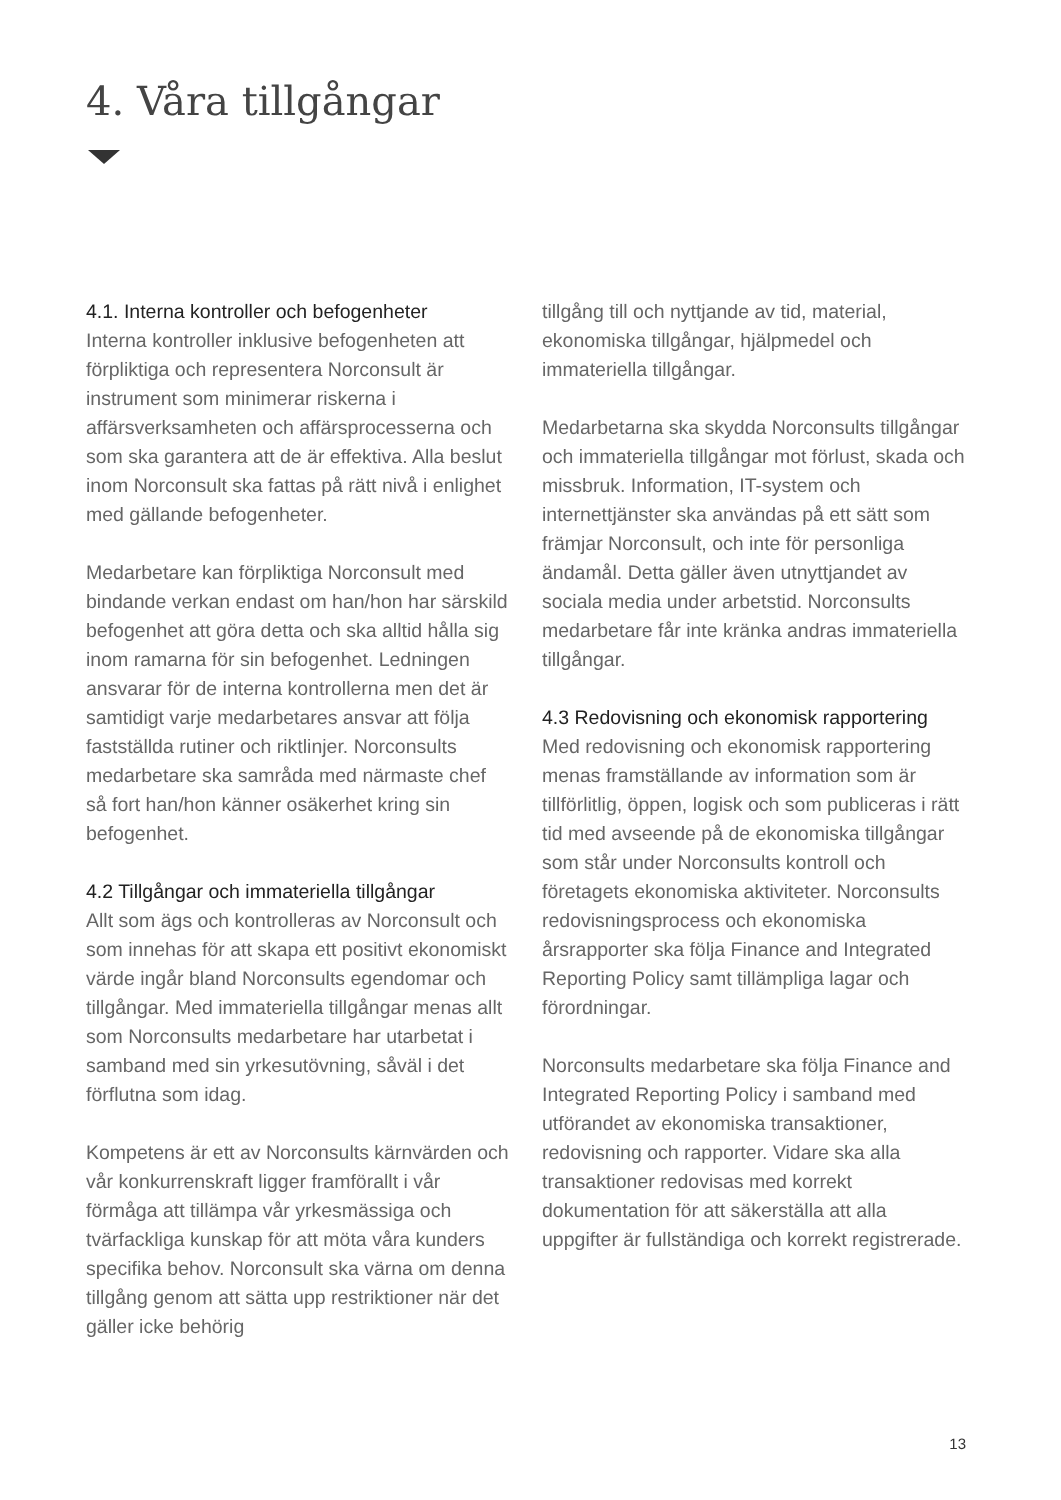4. Våra tillgångar
4.1. Interna kontroller och befogenheter
Interna kontroller inklusive befogenheten att förpliktiga och representera Norconsult är instrument som minimerar riskerna i affärsverksamheten och affärsprocesserna och som ska garantera att de är effektiva. Alla beslut inom Norconsult ska fattas på rätt nivå i enlighet med gällande befogenheter.
Medarbetare kan förpliktiga Norconsult med bindande verkan endast om han/hon har särskild befogenhet att göra detta och ska alltid hålla sig inom ramarna för sin befogenhet. Ledningen ansvarar för de interna kontrollerna men det är samtidigt varje medarbetares ansvar att följa fastställda rutiner och riktlinjer. Norconsults medarbetare ska samråda med närmaste chef så fort han/hon känner osäkerhet kring sin befogenhet.
4.2 Tillgångar och immateriella tillgångar
Allt som ägs och kontrolleras av Norconsult och som innehas för att skapa ett positivt ekonomiskt värde ingår bland Norconsults egendomar och tillgångar. Med immateriella tillgångar menas allt som Norconsults medarbetare har utarbetat i samband med sin yrkesutövning, såväl i det förflutna som idag.
Kompetens är ett av Norconsults kärnvärden och vår konkurrenskraft ligger framförallt i vår förmåga att tillämpa vår yrkesmässiga och tvärfackliga kunskap för att möta våra kunders specifika behov. Norconsult ska värna om denna tillgång genom att sätta upp restriktioner när det gäller icke behörig
tillgång till och nyttjande av tid, material, ekonomiska tillgångar, hjälpmedel och immateriella tillgångar.
Medarbetarna ska skydda Norconsults tillgångar och immateriella tillgångar mot förlust, skada och missbruk. Information, IT-system och internettjänster ska användas på ett sätt som främjar Norconsult, och inte för personliga ändamål. Detta gäller även utnyttjandet av sociala media under arbetstid. Norconsults medarbetare får inte kränka andras immateriella tillgångar.
4.3 Redovisning och ekonomisk rapportering
Med redovisning och ekonomisk rapportering menas framställande av information som är tillförlitlig, öppen, logisk och som publiceras i rätt tid med avseende på de ekonomiska tillgångar som står under Norconsults kontroll och företagets ekonomiska aktiviteter. Norconsults redovisningsprocess och ekonomiska årsrapporter ska följa Finance and Integrated Reporting Policy samt tillämpliga lagar och förordningar.
Norconsults medarbetare ska följa Finance and Integrated Reporting Policy i samband med utförandet av ekonomiska transaktioner, redovisning och rapporter. Vidare ska alla transaktioner redovisas med korrekt dokumentation för att säkerställa att alla uppgifter är fullständiga och korrekt registrerade.
13